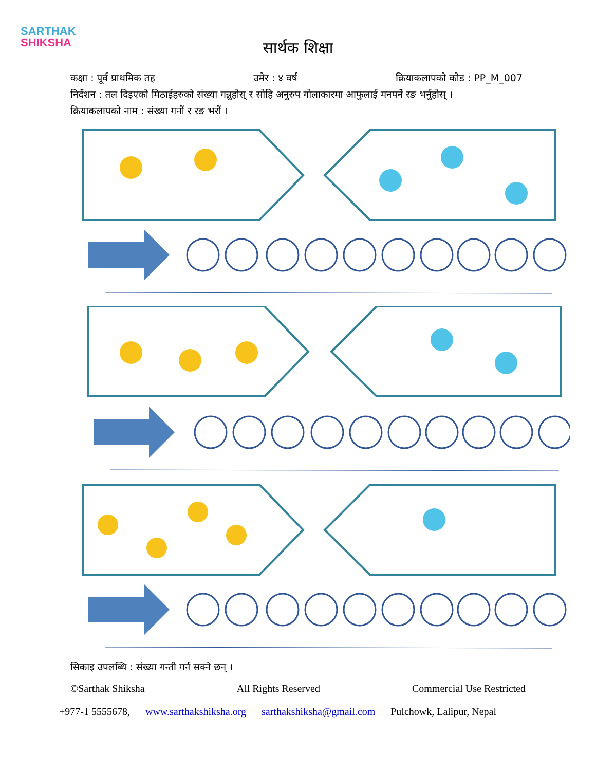SARTHAK
SHIKSHA
सार्थक शिक्षा
कक्षा : पूर्व प्राथमिक तह उमेर : ४ वर्ष क्रियाकलापको कोड : PP_M_007
निर्देशन : तल दिइएको मिठाईहरुको संख्या गन्नुहोस् र सोहि अनुरुप गोलाकारमा आफुलाई मनपर्ने रङ भर्नुहोस् ।
क्रियाकलापको नाम : संख्या गनौं र रङ भरौं ।
सिकाइ उपलब्धि : संख्या गन्ती गर्न सक्ने छन् ।
©Sarthak Shiksha All Rights Reserved Commercial Use Restricted
+977-1 5555678, www.sarthakshiksha.org sarthakshiksha@gmail.com Pulchowk, Lalipur, Nepal